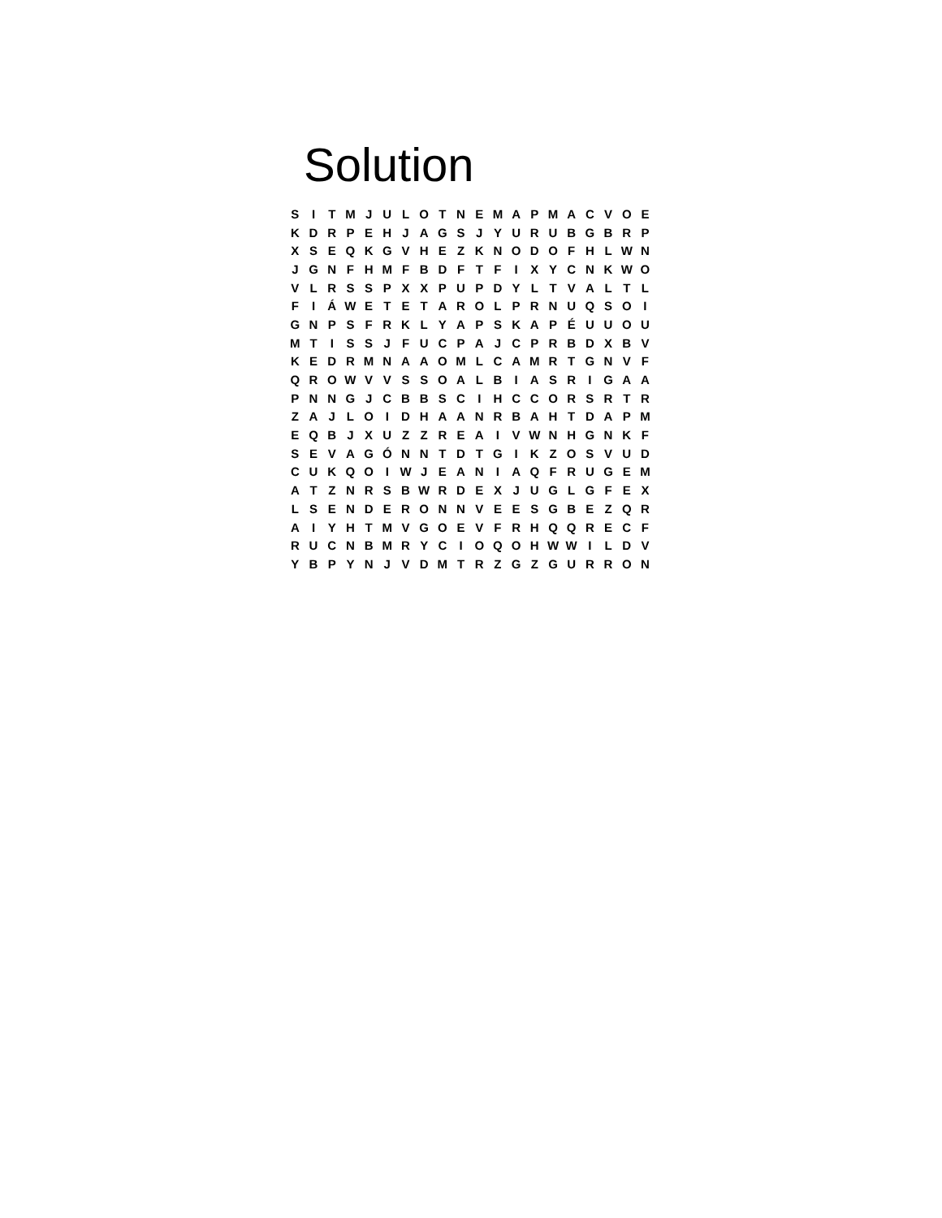Solution
| S | I | T | M | J | U | L | O | T | N | E | M | A | P | M | A | C | V | O | E |
| K | D | R | P | E | H | J | A | G | S | J | Y | U | R | U | B | G | B | R | P |
| X | S | E | Q | K | G | V | H | E | Z | K | N | O | D | O | F | H | L | W | N |
| J | G | N | F | H | M | F | B | D | F | T | F | I | X | Y | C | N | K | W | O |
| V | L | R | S | S | P | X | X | P | U | P | D | Y | L | T | V | A | L | T | L |
| F | I | Á | W | E | T | E | T | A | R | O | L | P | R | N | U | Q | S | O | I |
| G | N | P | S | F | R | K | L | Y | A | P | S | K | A | P | É | U | U | O | U |
| M | T | I | S | S | J | F | U | C | P | A | J | C | P | R | B | D | X | B | V |
| K | E | D | R | M | N | A | A | O | M | L | C | A | M | R | T | G | N | V | F |
| Q | R | O | W | V | V | S | S | O | A | L | B | I | A | S | R | I | G | A | A |
| P | N | N | G | J | C | B | B | S | C | I | H | C | C | O | R | S | R | T | R |
| Z | A | J | L | O | I | D | H | A | A | N | R | B | A | H | T | D | A | P | M |
| E | Q | B | J | X | U | Z | Z | R | E | A | I | V | W | N | H | G | N | K | F |
| S | E | V | A | G | Ó | N | N | T | D | T | G | I | K | Z | O | S | V | U | D |
| C | U | K | Q | O | I | W | J | E | A | N | I | A | Q | F | R | U | G | E | M |
| A | T | Z | N | R | S | B | W | R | D | E | X | J | U | G | L | G | F | E | X |
| L | S | E | N | D | E | R | O | N | N | V | E | E | S | G | B | E | Z | Q | R |
| A | I | Y | H | T | M | V | G | O | E | V | F | R | H | Q | Q | R | E | C | F |
| R | U | C | N | B | M | R | Y | C | I | O | Q | O | H | W | W | I | L | D | V |
| Y | B | P | Y | N | J | V | D | M | T | R | Z | G | Z | G | U | R | R | O | N |